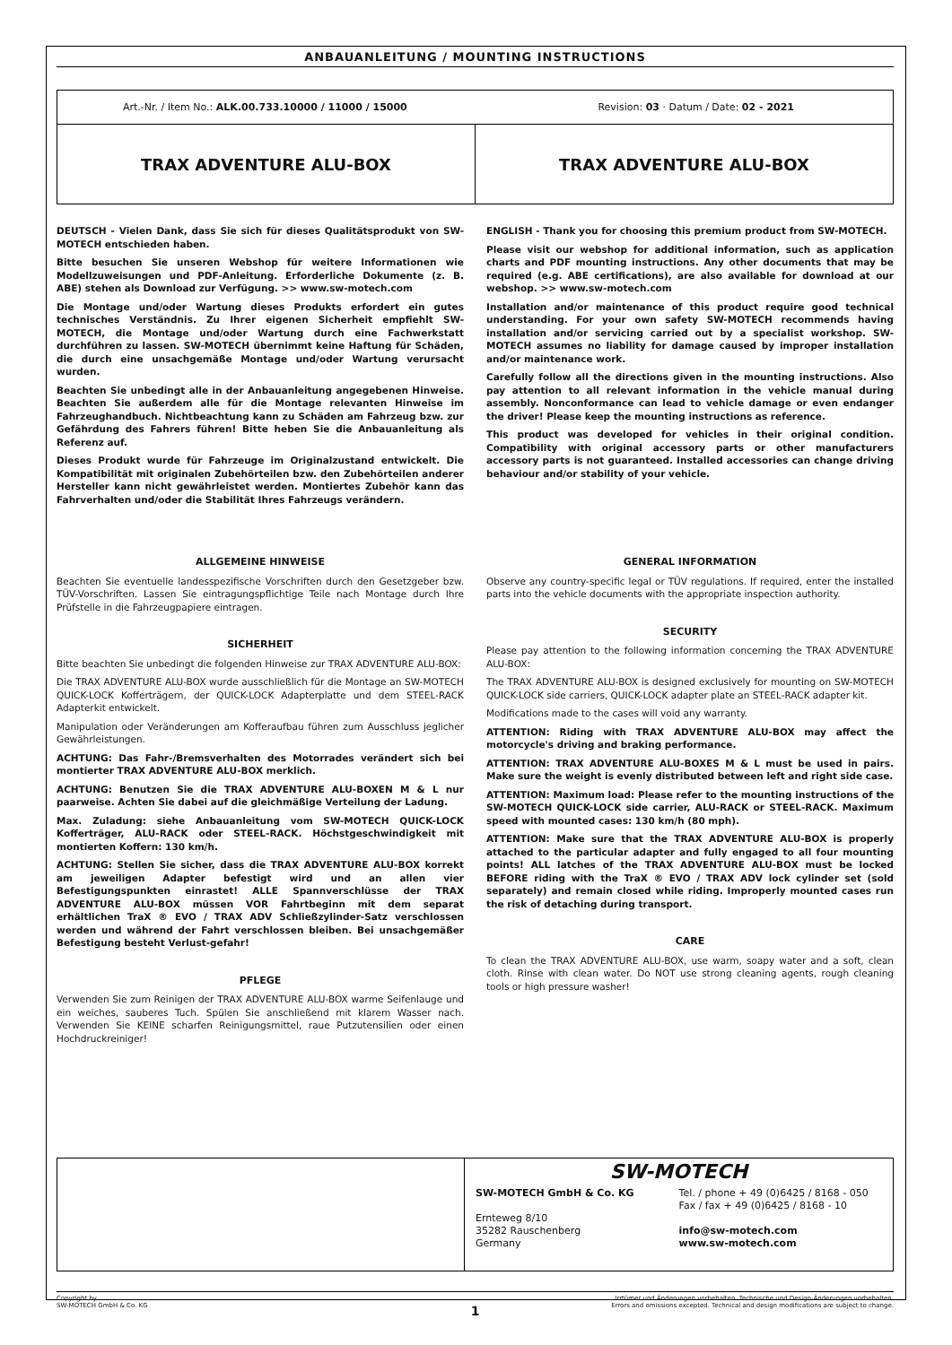ANBAUANLEITUNG / MOUNTING INSTRUCTIONS
Art.-Nr. / Item No.: ALK.00.733.10000 / 11000 / 15000 Revision: 03 · Datum / Date: 02 - 2021
TRAX ADVENTURE ALU-BOX TRAX ADVENTURE ALU-BOX
DEUTSCH - Vielen Dank, dass Sie sich für dieses Qualitätsprodukt von SW-MOTECH entschieden haben.
Bitte besuchen Sie unseren Webshop für weitere Informationen wie Modellzuweisungen und PDF-Anleitung. Erforderliche Dokumente (z. B. ABE) stehen als Download zur Verfügung. >> www.sw-motech.com
Die Montage und/oder Wartung dieses Produkts erfordert ein gutes technisches Verständnis. Zu Ihrer eigenen Sicherheit empfiehlt SW-MOTECH, die Montage und/oder Wartung durch eine Fachwerkstatt durchführen zu lassen. SW-MOTECH übernimmt keine Haftung für Schäden, die durch eine unsachgemäße Montage und/oder Wartung verursacht wurden.
Beachten Sie unbedingt alle in der Anbauanleitung angegebenen Hinweise. Beachten Sie außerdem alle für die Montage relevanten Hinweise im Fahrzeughandbuch. Nichtbeachtung kann zu Schäden am Fahrzeug bzw. zur Gefährdung des Fahrers führen! Bitte heben Sie die Anbauanleitung als Referenz auf.
Dieses Produkt wurde für Fahrzeuge im Originalzustand entwickelt. Die Kompatibilität mit originalen Zubehörteilen bzw. den Zubehörteilen anderer Hersteller kann nicht gewährleistet werden. Montiertes Zubehör kann das Fahrverhalten und/oder die Stabilität Ihres Fahrzeugs verändern.
ENGLISH - Thank you for choosing this premium product from SW-MOTECH.
Please visit our webshop for additional information, such as application charts and PDF mounting instructions. Any other documents that may be required (e.g. ABE certifications), are also available for download at our webshop. >> www.sw-motech.com
Installation and/or maintenance of this product require good technical understanding. For your own safety SW-MOTECH recommends having installation and/or servicing carried out by a specialist workshop. SW-MOTECH assumes no liability for damage caused by improper installation and/or maintenance work.
Carefully follow all the directions given in the mounting instructions. Also pay attention to all relevant information in the vehicle manual during assembly. Nonconformance can lead to vehicle damage or even endanger the driver! Please keep the mounting instructions as reference.
This product was developed for vehicles in their original condition. Compatibility with original accessory parts or other manufacturers accessory parts is not guaranteed. Installed accessories can change driving behaviour and/or stability of your vehicle.
ALLGEMEINE HINWEISE
Beachten Sie eventuelle landesspezifische Vorschriften durch den Gesetzgeber bzw. TÜV-Vorschriften. Lassen Sie eintragungspflichtige Teile nach Montage durch Ihre Prüfstelle in die Fahrzeugpapiere eintragen.
SICHERHEIT
Bitte beachten Sie unbedingt die folgenden Hinweise zur TRAX ADVENTURE ALU-BOX:
Die TRAX ADVENTURE ALU-BOX wurde ausschließlich für die Montage an SW-MOTECH QUICK-LOCK Kofferträgern, der QUICK-LOCK Adapterplatte und dem STEEL-RACK Adapterkit entwickelt.
Manipulation oder Veränderungen am Kofferaufbau führen zum Ausschluss jeglicher Gewährleistungen.
ACHTUNG: Das Fahr-/Bremsverhalten des Motorrades verändert sich bei montierter TRAX ADVENTURE ALU-BOX merklich.
ACHTUNG: Benutzen Sie die TRAX ADVENTURE ALU-BOXEN M & L nur paarweise. Achten Sie dabei auf die gleichmäßige Verteilung der Ladung.
Max. Zuladung: siehe Anbauanleitung vom SW-MOTECH QUICK-LOCK Kofferträger, ALU-RACK oder STEEL-RACK. Höchstgeschwindigkeit mit montierten Koffern: 130 km/h.
ACHTUNG: Stellen Sie sicher, dass die TRAX ADVENTURE ALU-BOX korrekt am jeweiligen Adapter befestigt wird und an allen vier Befestigungspunkten einrastet! ALLE Spannverschlüsse der TRAX ADVENTURE ALU-BOX müssen VOR Fahrtbeginn mit dem separat erhältlichen TraX ® EVO / TRAX ADV Schließzylinder-Satz verschlossen werden und während der Fahrt verschlossen bleiben. Bei unsachgemäßer Befestigung besteht Verlust-gefahr!
PFLEGE
Verwenden Sie zum Reinigen der TRAX ADVENTURE ALU-BOX warme Seifenlauge und ein weiches, sauberes Tuch. Spülen Sie anschließend mit klarem Wasser nach. Verwenden Sie KEINE scharfen Reinigungsmittel, raue Putzutensilien oder einen Hochdruckreiniger!
GENERAL INFORMATION
Observe any country-specific legal or TÜV regulations. If required, enter the installed parts into the vehicle documents with the appropriate inspection authority.
SECURITY
Please pay attention to the following information concerning the TRAX ADVENTURE ALU-BOX:
The TRAX ADVENTURE ALU-BOX is designed exclusively for mounting on SW-MOTECH QUICK-LOCK side carriers, QUICK-LOCK adapter plate an STEEL-RACK adapter kit.
Modifications made to the cases will void any warranty.
ATTENTION: Riding with TRAX ADVENTURE ALU-BOX may affect the motorcycle's driving and braking performance.
ATTENTION: TRAX ADVENTURE ALU-BOXES M & L must be used in pairs. Make sure the weight is evenly distributed between left and right side case.
ATTENTION: Maximum load: Please refer to the mounting instructions of the SW-MOTECH QUICK-LOCK side carrier, ALU-RACK or STEEL-RACK. Maximum speed with mounted cases: 130 km/h (80 mph).
ATTENTION: Make sure that the TRAX ADVENTURE ALU-BOX is properly attached to the particular adapter and fully engaged to all four mounting points! ALL latches of the TRAX ADVENTURE ALU-BOX must be locked BEFORE riding with the TraX ® EVO / TRAX ADV lock cylinder set (sold separately) and remain closed while riding. Improperly mounted cases run the risk of detaching during transport.
CARE
To clean the TRAX ADVENTURE ALU-BOX, use warm, soapy water and a soft, clean cloth. Rinse with clean water. Do NOT use strong cleaning agents, rough cleaning tools or high pressure washer!
SW-MOTECH
SW-MOTECH GmbH & Co. KG
Ernteweg 8/10
35282 Rauschenberg
Germany
Tel. / phone + 49 (0)6425 / 8168 - 050
Fax / fax + 49 (0)6425 / 8168 - 10
info@sw-motech.com
www.sw-motech.com
Copyright by
SW-MOTECH GmbH & Co. KG Irrtümer und Änderungen vorbehalten. Technische und Design-Änderungen vorbehalten.
Errors and omissions excepted. Technical and design modifications are subject to change.
1